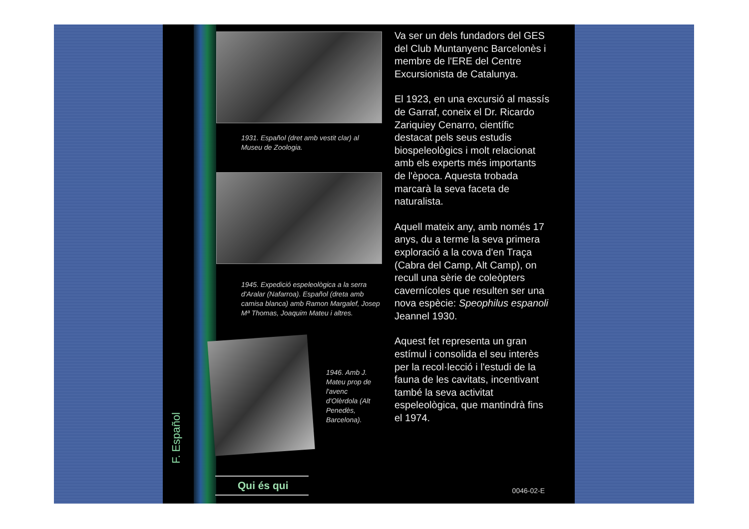F. Español
1931. Español (dret amb vestit clar) al Museu de Zoologia.
1945. Expedició espeleològica a la serra d'Aralar (Nafarroa). Español (dreta amb camisa blanca) amb Ramon Margalef, Josep Mª Thomas, Joaquim Mateu i altres.
1946. Amb J. Mateu prop de l'avenc d'Olèrdola (Alt Penedès, Barcelona).
Va ser un dels fundadors del GES del Club Muntanyenc Barcelonès i membre de l'ERE del Centre Excursionista de Catalunya.
El 1923, en una excursió al massís de Garraf, coneix el Dr. Ricardo Zariquiey Cenarro, científic destacat pels seus estudis biospeleològics i molt relacionat amb els experts més importants de l'època. Aquesta trobada marcarà la seva faceta de naturalista.
Aquell mateix any, amb només 17 anys, du a terme la seva primera exploració a la cova d'en Traça (Cabra del Camp, Alt Camp), on recull una sèrie de coleòpters cavernícoles que resulten ser una nova espècie: Speophilus espanoli Jeannel 1930.
Aquest fet representa un gran estímul i consolida el seu interès per la recol·lecció i l'estudi de la fauna de les cavitats, incentivant també la seva activitat espeleològica, que mantindrà fins el 1974.
Qui és qui 0046-02-E